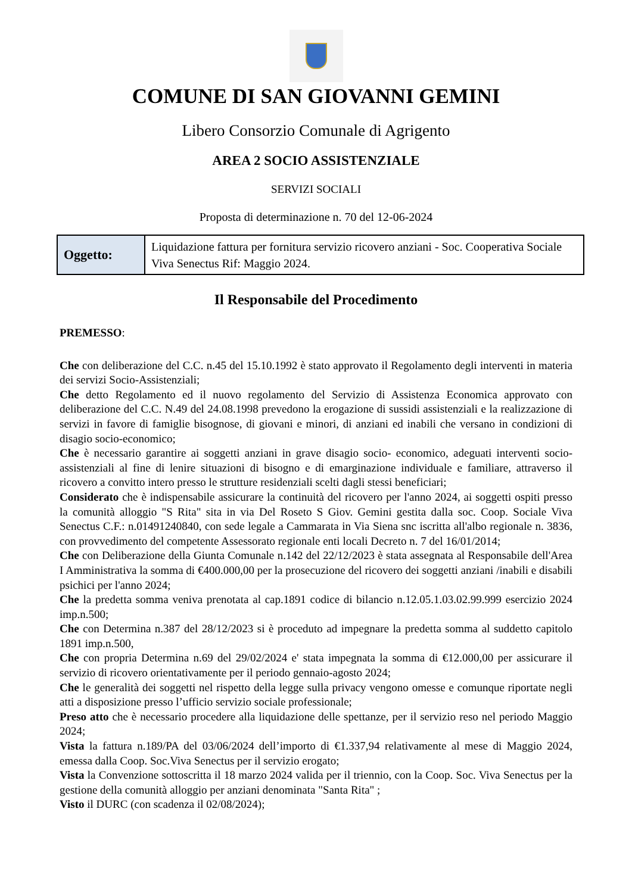COMUNE DI SAN GIOVANNI GEMINI
Libero Consorzio Comunale di Agrigento
AREA 2 SOCIO ASSISTENZIALE
SERVIZI SOCIALI
Proposta di determinazione n. 70 del 12-06-2024
| Oggetto: | Liquidazione fattura per fornitura servizio ricovero anziani - Soc. Cooperativa Sociale Viva Senectus Rif: Maggio 2024. |
Il Responsabile del Procedimento
PREMESSO:
Che con deliberazione del C.C. n.45 del 15.10.1992 è stato approvato il Regolamento degli interventi in materia dei servizi Socio-Assistenziali;
Che detto Regolamento ed il nuovo regolamento del Servizio di Assistenza Economica approvato con deliberazione del C.C. N.49 del 24.08.1998 prevedono la erogazione di sussidi assistenziali e la realizzazione di servizi in favore di famiglie bisognose, di giovani e minori, di anziani ed inabili che versano in condizioni di disagio socio-economico;
Che è necessario garantire ai soggetti anziani in grave disagio socio- economico, adeguati interventi socio-assistenziali al fine di lenire situazioni di bisogno e di emarginazione individuale e familiare, attraverso il ricovero a convitto intero presso le strutture residenziali scelti dagli stessi beneficiari;
Considerato che è indispensabile assicurare la continuità del ricovero per l'anno 2024, ai soggetti ospiti presso la comunità alloggio "S Rita" sita in via Del Roseto S Giov. Gemini gestita dalla soc. Coop. Sociale Viva Senectus C.F.: n.01491240840, con sede legale a Cammarata in Via Siena snc iscritta all'albo regionale n. 3836, con provvedimento del competente Assessorato regionale enti locali Decreto n. 7 del 16/01/2014;
Che con Deliberazione della Giunta Comunale n.142 del 22/12/2023 è stata assegnata al Responsabile dell'Area I Amministrativa la somma di €400.000,00 per la prosecuzione del ricovero dei soggetti anziani /inabili e disabili psichici per l'anno 2024;
Che la predetta somma veniva prenotata al cap.1891 codice di bilancio n.12.05.1.03.02.99.999 esercizio 2024 imp.n.500;
Che con Determina n.387 del 28/12/2023 si è proceduto ad impegnare la predetta somma al suddetto capitolo 1891 imp.n.500,
Che con propria Determina n.69 del 29/02/2024 e' stata impegnata la somma di €12.000,00 per assicurare il servizio di ricovero orientativamente per il periodo gennaio-agosto 2024;
Che le generalità dei soggetti nel rispetto della legge sulla privacy vengono omesse e comunque riportate negli atti a disposizione presso l’ufficio servizio sociale professionale;
Preso atto che è necessario procedere alla liquidazione delle spettanze, per il servizio reso nel periodo Maggio 2024;
Vista la fattura n.189/PA del 03/06/2024 dell’importo di €1.337,94 relativamente al mese di Maggio 2024, emessa dalla Coop. Soc.Viva Senectus per il servizio erogato;
Vista la Convenzione sottoscritta il 18 marzo 2024 valida per il triennio, con la Coop. Soc. Viva Senectus per la gestione della comunità alloggio per anziani denominata "Santa Rita" ;
Visto il DURC (con scadenza il 02/08/2024);